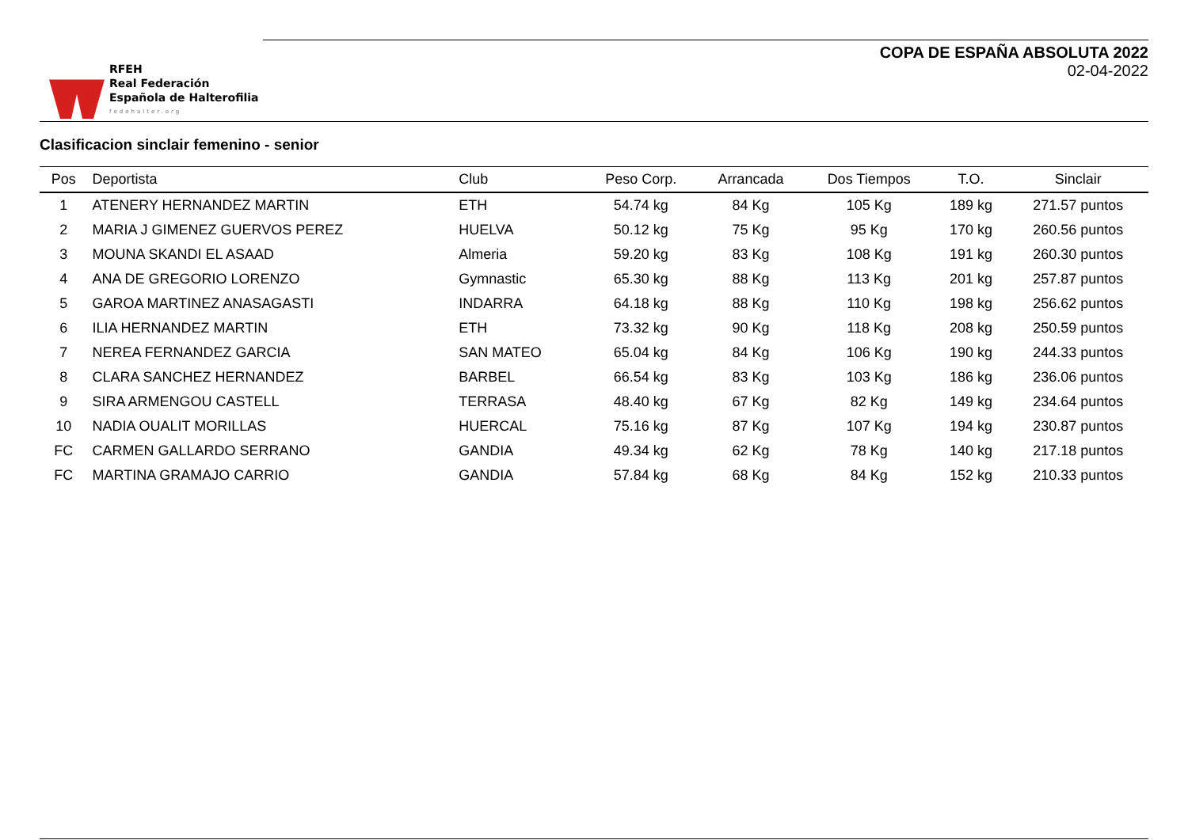RFEH
Real Federación
Española de Halterofilia
fedehalter.org
COPA DE ESPAÑA ABSOLUTA 2022
02-04-2022
Clasificacion sinclair femenino - senior
| Pos | Deportista | Club | Peso Corp. | Arrancada | Dos Tiempos | T.O. | Sinclair |
| --- | --- | --- | --- | --- | --- | --- | --- |
| 1 | ATENERY HERNANDEZ MARTIN | ETH | 54.74 kg | 84 Kg | 105 Kg | 189 kg | 271.57 puntos |
| 2 | MARIA J GIMENEZ GUERVOS PEREZ | HUELVA | 50.12 kg | 75 Kg | 95 Kg | 170 kg | 260.56 puntos |
| 3 | MOUNA SKANDI EL ASAAD | Almeria | 59.20 kg | 83 Kg | 108 Kg | 191 kg | 260.30 puntos |
| 4 | ANA DE GREGORIO LORENZO | Gymnastic | 65.30 kg | 88 Kg | 113 Kg | 201 kg | 257.87 puntos |
| 5 | GAROA MARTINEZ ANASAGASTI | INDARRA | 64.18 kg | 88 Kg | 110 Kg | 198 kg | 256.62 puntos |
| 6 | ILIA HERNANDEZ MARTIN | ETH | 73.32 kg | 90 Kg | 118 Kg | 208 kg | 250.59 puntos |
| 7 | NEREA FERNANDEZ GARCIA | SAN MATEO | 65.04 kg | 84 Kg | 106 Kg | 190 kg | 244.33 puntos |
| 8 | CLARA SANCHEZ HERNANDEZ | BARBEL | 66.54 kg | 83 Kg | 103 Kg | 186 kg | 236.06 puntos |
| 9 | SIRA ARMENGOU CASTELL | TERRASA | 48.40 kg | 67 Kg | 82 Kg | 149 kg | 234.64 puntos |
| 10 | NADIA OUALIT MORILLAS | HUERCAL | 75.16 kg | 87 Kg | 107 Kg | 194 kg | 230.87 puntos |
| FC | CARMEN GALLARDO SERRANO | GANDIA | 49.34 kg | 62 Kg | 78 Kg | 140 kg | 217.18 puntos |
| FC | MARTINA GRAMAJO CARRIO | GANDIA | 57.84 kg | 68 Kg | 84 Kg | 152 kg | 210.33 puntos |